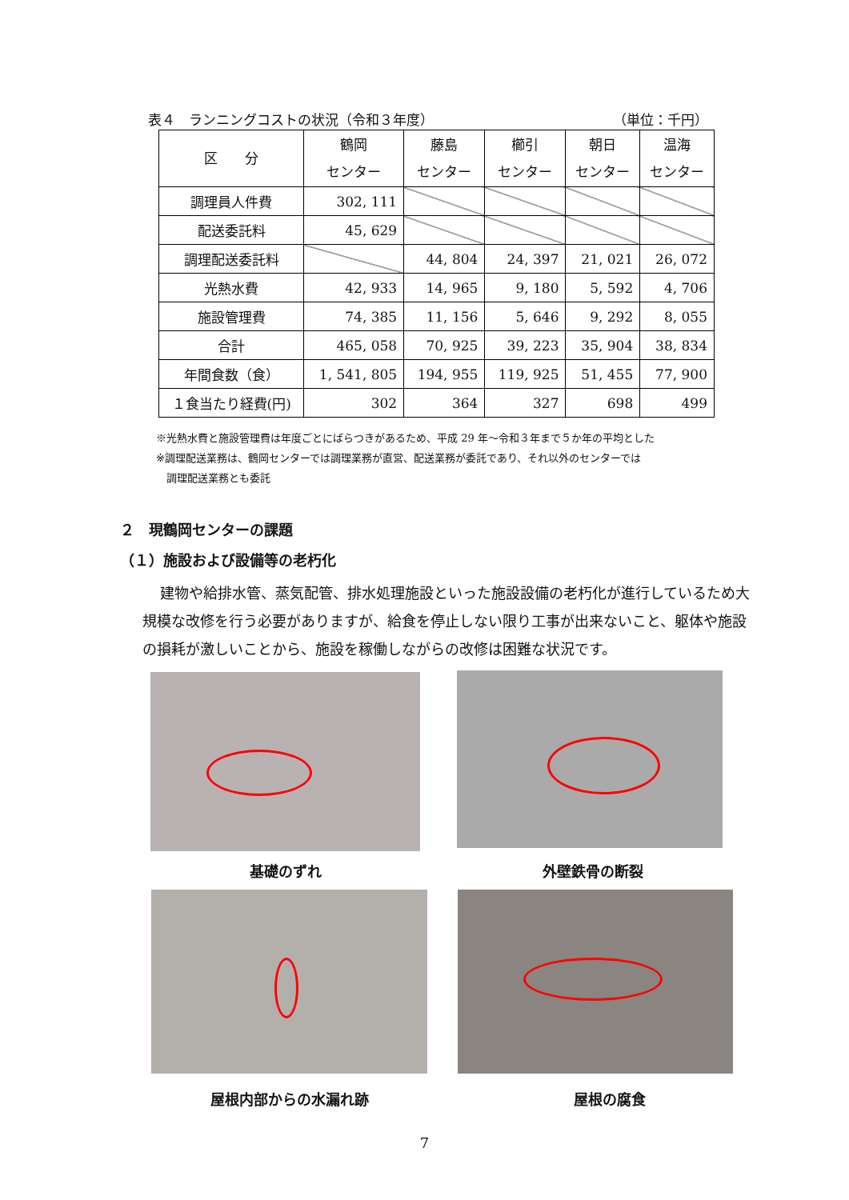表４　ランニングコストの状況（令和３年度） （単位：千円）
| 区 分 | 鶴岡 センター | 藤島 センター | 櫛引 センター | 朝日 センター | 温海 センター |
| --- | --- | --- | --- | --- | --- |
| 調理員人件費 | 302, 111 | | | | |
| 配送委託料 | 45, 629 | | | | |
| 調理配送委託料 | | 44, 804 | 24, 397 | 21, 021 | 26, 072 |
| 光熱水費 | 42, 933 | 14, 965 | 9, 180 | 5, 592 | 4, 706 |
| 施設管理費 | 74, 385 | 11, 156 | 5, 646 | 9, 292 | 8, 055 |
| 合計 | 465, 058 | 70, 925 | 39, 223 | 35, 904 | 38, 834 |
| 年間食数（食） | 1, 541, 805 | 194, 955 | 119, 925 | 51, 455 | 77, 900 |
| １食当たり経費(円) | 302 | 364 | 327 | 698 | 499 |
※光熱水費と施設管理費は年度ごとにばらつきがあるため、平成 29 年～令和３年まで５か年の平均とした
※調理配送業務は、鶴岡センターでは調理業務が直営、配送業務が委託であり、それ以外のセンターでは
　調理配送業務とも委託
２　現鶴岡センターの課題
（１）施設および設備等の老朽化
建物や給排水管、蒸気配管、排水処理施設といった施設設備の老朽化が進行しているため大規模な改修を行う必要がありますが、給食を停止しない限り工事が出来ないこと、躯体や施設の損耗が激しいことから、施設を稼働しながらの改修は困難な状況です。
基礎のずれ 外壁鉄骨の断裂
屋根内部からの水漏れ跡 屋根の腐食
7